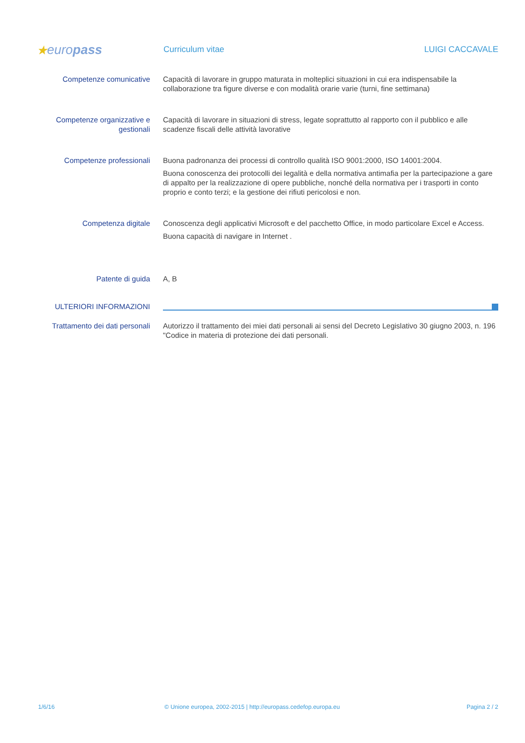★europass
Curriculum vitae LUIGI CACCAVALE
Competenze comunicative Capacità di lavorare in gruppo maturata in molteplici situazioni in cui era indispensabile la collaborazione tra figure diverse e con modalità orarie varie (turni, fine settimana)
Competenze organizzative e gestionali
Capacità di lavorare in situazioni di stress, legate soprattutto al rapporto con il pubblico e alle scadenze fiscali delle attività lavorative
Competenze professionali Buona padronanza dei processi di controllo qualità ISO 9001:2000, ISO 14001:2004.
Buona conoscenza dei protocolli dei legalità e della normativa antimafia per la partecipazione a gare di appalto per la realizzazione di opere pubbliche, nonché della normativa per i trasporti in conto proprio e conto terzi; e la gestione dei rifiuti pericolosi e non.
Competenza digitale Conoscenza degli applicativi Microsoft e del pacchetto Office, in modo particolare Excel e Access.
Buona capacità di navigare in Internet .
Patente di guida A, B
ULTERIORI INFORMAZIONI
Trattamento dei dati personali
Autorizzo il trattamento dei miei dati personali ai sensi del Decreto Legislativo 30 giugno 2003, n. 196 "Codice in materia di protezione dei dati personali.
1/6/16 © Unione europea, 2002-2015 | http://europass.cedefop.europa.eu
Pagina 2 / 2